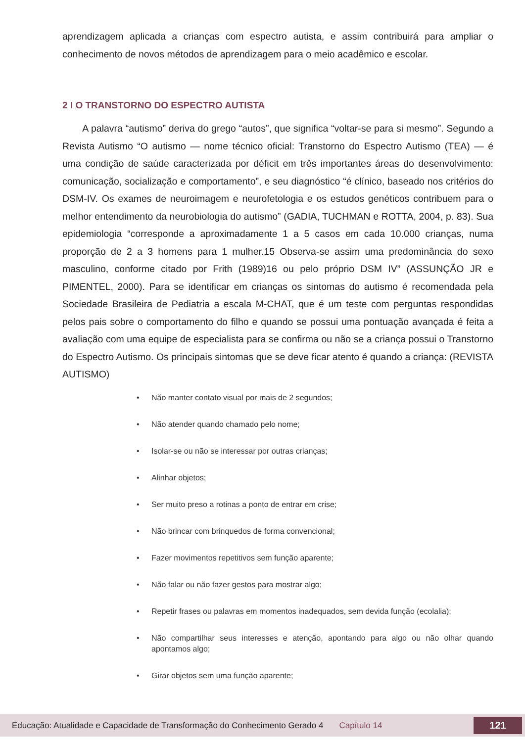aprendizagem aplicada a crianças com espectro autista, e assim contribuirá para ampliar o conhecimento de novos métodos de aprendizagem para o meio acadêmico e escolar.
2 I O TRANSTORNO DO ESPECTRO AUTISTA
A palavra “autismo” deriva do grego “autos”, que significa “voltar-se para si mesmo”. Segundo a Revista Autismo “O autismo — nome técnico oficial: Transtorno do Espectro Autismo (TEA) — é uma condição de saúde caracterizada por déficit em três importantes áreas do desenvolvimento: comunicação, socialização e comportamento”, e seu diagnóstico “é clínico, baseado nos critérios do DSM-IV. Os exames de neuroimagem e neurofetologia e os estudos genéticos contribuem para o melhor entendimento da neurobiologia do autismo” (GADIA, TUCHMAN e ROTTA, 2004, p. 83). Sua epidemiologia “corresponde a aproximadamente 1 a 5 casos em cada 10.000 crianças, numa proporção de 2 a 3 homens para 1 mulher.15 Observa-se assim uma predominância do sexo masculino, conforme citado por Frith (1989)16 ou pelo próprio DSM IV” (ASSUNÇÃO JR e PIMENTEL, 2000). Para se identificar em crianças os sintomas do autismo é recomendada pela Sociedade Brasileira de Pediatria a escala M-CHAT, que é um teste com perguntas respondidas pelos pais sobre o comportamento do filho e quando se possui uma pontuação avançada é feita a avaliação com uma equipe de especialista para se confirma ou não se a criança possui o Transtorno do Espectro Autismo. Os principais sintomas que se deve ficar atento é quando a criança: (REVISTA AUTISMO)
• Não manter contato visual por mais de 2 segundos;
• Não atender quando chamado pelo nome;
• Isolar-se ou não se interessar por outras crianças;
• Alinhar objetos;
• Ser muito preso a rotinas a ponto de entrar em crise;
• Não brincar com brinquedos de forma convencional;
• Fazer movimentos repetitivos sem função aparente;
• Não falar ou não fazer gestos para mostrar algo;
• Repetir frases ou palavras em momentos inadequados, sem devida função (ecolalia);
• Não compartilhar seus interesses e atenção, apontando para algo ou não olhar quando apontamos algo;
• Girar objetos sem uma função aparente;
Educação: Atualidade e Capacidade de Transformação do Conhecimento Gerado 4 Capítulo 14 121